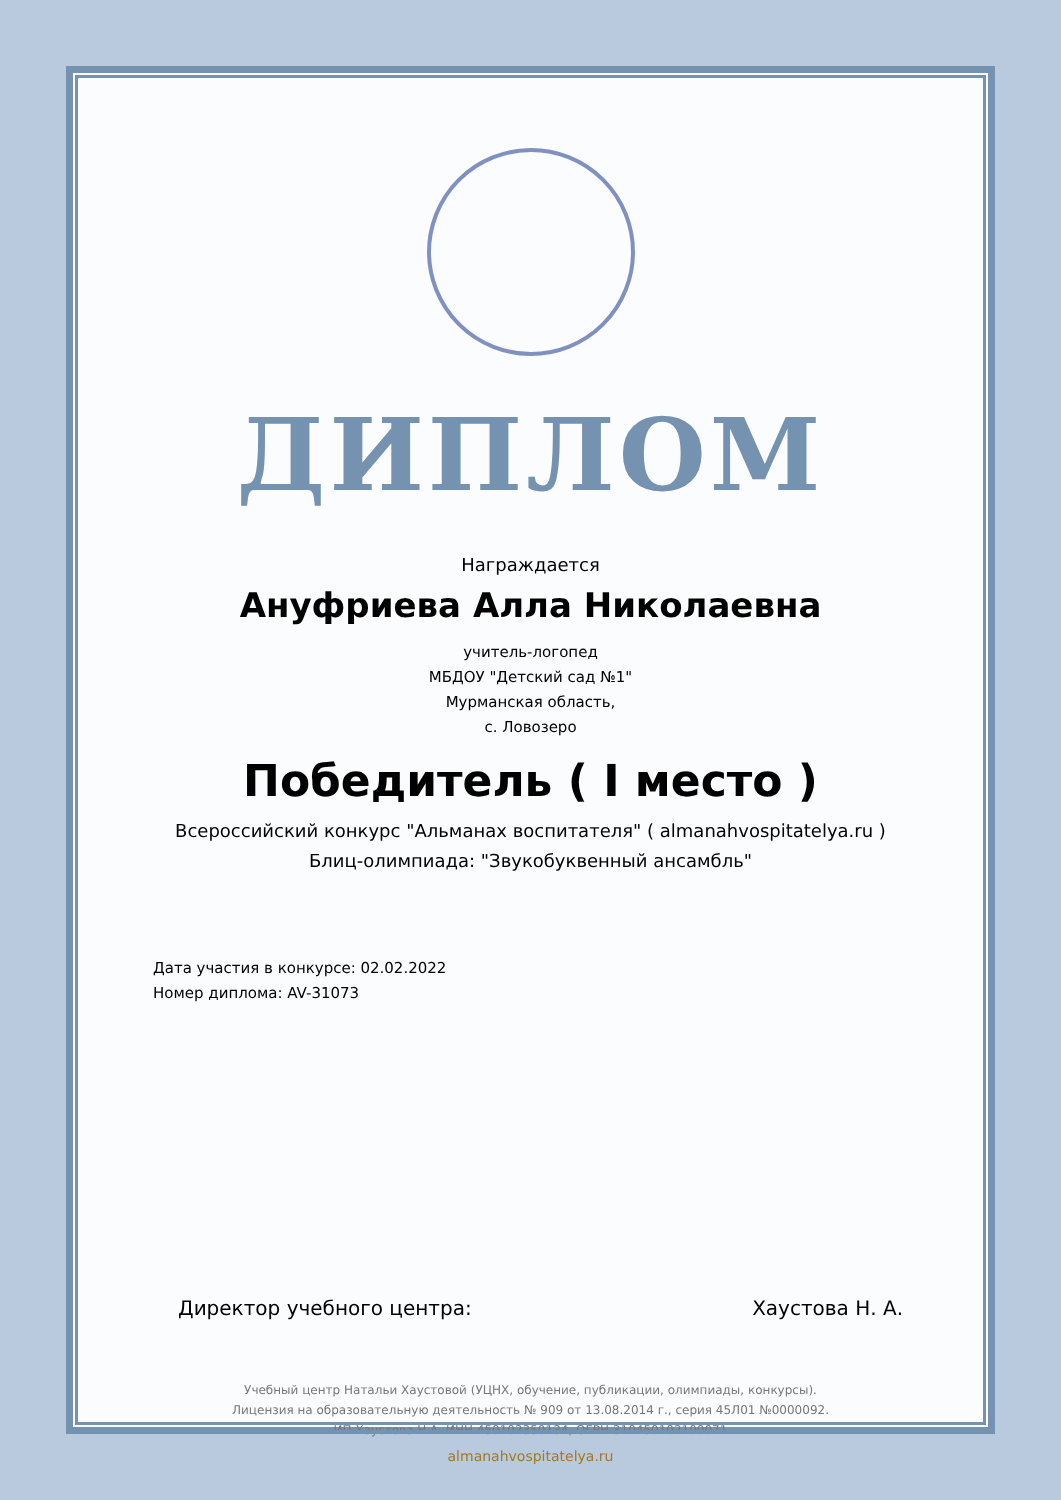ДИПЛОМ
Награждается
Ануфриева Алла Николаевна
учитель-логопед
МБДОУ "Детский сад №1"
Мурманская область,
с. Ловозеро
Победитель ( I место )
Всероссийский конкурс "Альманах воспитателя" ( almanahvospitatelya.ru )
Блиц-олимпиада: "Звукобуквенный ансамбль"
Дата участия в конкурсе: 02.02.2022
Номер диплома: AV-31073
Директор учебного центра: Хаустова Н. А.
Учебный центр Натальи Хаустовой (УЦНХ, обучение, публикации, олимпиады, конкурсы).
Лицензия на образовательную деятельность № 909 от 13.08.2014 г., серия 45Л01 №0000092.
ИП Хаустова Н.А. ИНН 450102350134, ОГРН 310450102100071
almanahvospitatelya.ru